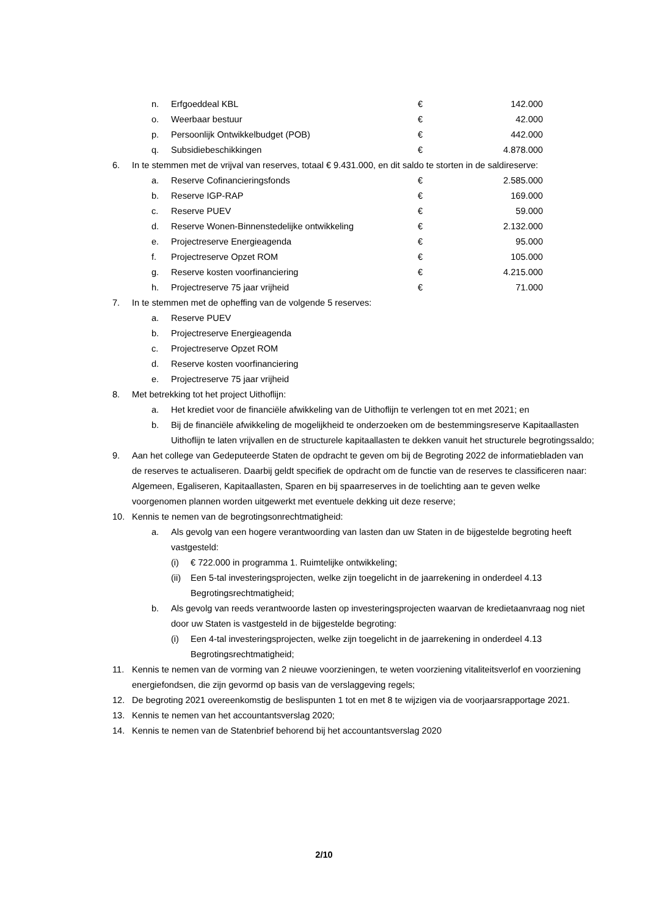n. Erfgoeddeal KBL € 142.000
o. Weerbaar bestuur € 42.000
p. Persoonlijk Ontwikkelbudget (POB) € 442.000
q. Subsidiebeschikkingen € 4.878.000
6. In te stemmen met de vrijval van reserves, totaal € 9.431.000, en dit saldo te storten in de saldireserve:
a. Reserve Cofinancieringsfonds € 2.585.000
b. Reserve IGP-RAP € 169.000
c. Reserve PUEV € 59.000
d. Reserve Wonen-Binnenstedelijke ontwikkeling € 2.132.000
e. Projectreserve Energieagenda € 95.000
f. Projectreserve Opzet ROM € 105.000
g. Reserve kosten voorfinanciering € 4.215.000
h. Projectreserve 75 jaar vrijheid € 71.000
7. In te stemmen met de opheffing van de volgende 5 reserves:
a. Reserve PUEV
b. Projectreserve Energieagenda
c. Projectreserve Opzet ROM
d. Reserve kosten voorfinanciering
e. Projectreserve 75 jaar vrijheid
8. Met betrekking tot het project Uithoflijn:
a. Het krediet voor de financiële afwikkeling van de Uithoflijn te verlengen tot en met 2021; en
b. Bij de financiële afwikkeling de mogelijkheid te onderzoeken om de bestemmingsreserve Kapitaallasten Uithoflijn te laten vrijvallen en de structurele kapitaallasten te dekken vanuit het structurele begrotingssaldo;
9. Aan het college van Gedeputeerde Staten de opdracht te geven om bij de Begroting 2022 de informatiebladen van de reserves te actualiseren. Daarbij geldt specifiek de opdracht om de functie van de reserves te classificeren naar: Algemeen, Egaliseren, Kapitaallasten, Sparen en bij spaarreserves in de toelichting aan te geven welke voorgenomen plannen worden uitgewerkt met eventuele dekking uit deze reserve;
10. Kennis te nemen van de begrotingsonrechtmatigheid:
a. Als gevolg van een hogere verantwoording van lasten dan uw Staten in de bijgestelde begroting heeft vastgesteld:
(i) € 722.000 in programma 1. Ruimtelijke ontwikkeling;
(ii) Een 5-tal investeringsprojecten, welke zijn toegelicht in de jaarrekening in onderdeel 4.13 Begrotingsrechtmatigheid;
b. Als gevolg van reeds verantwoorde lasten op investeringsprojecten waarvan de kredietaanvraag nog niet door uw Staten is vastgesteld in de bijgestelde begroting:
(i) Een 4-tal investeringsprojecten, welke zijn toegelicht in de jaarrekening in onderdeel 4.13 Begrotingsrechtmatigheid;
11. Kennis te nemen van de vorming van 2 nieuwe voorzieningen, te weten voorziening vitaliteitsverlof en voorziening energiefondsen, die zijn gevormd op basis van de verslaggeving regels;
12. De begroting 2021 overeenkomstig de beslispunten 1 tot en met 8 te wijzigen via de voorjaarsrapportage 2021.
13. Kennis te nemen van het accountantsverslag 2020;
14. Kennis te nemen van de Statenbrief behorend bij het accountantsverslag 2020
2/10